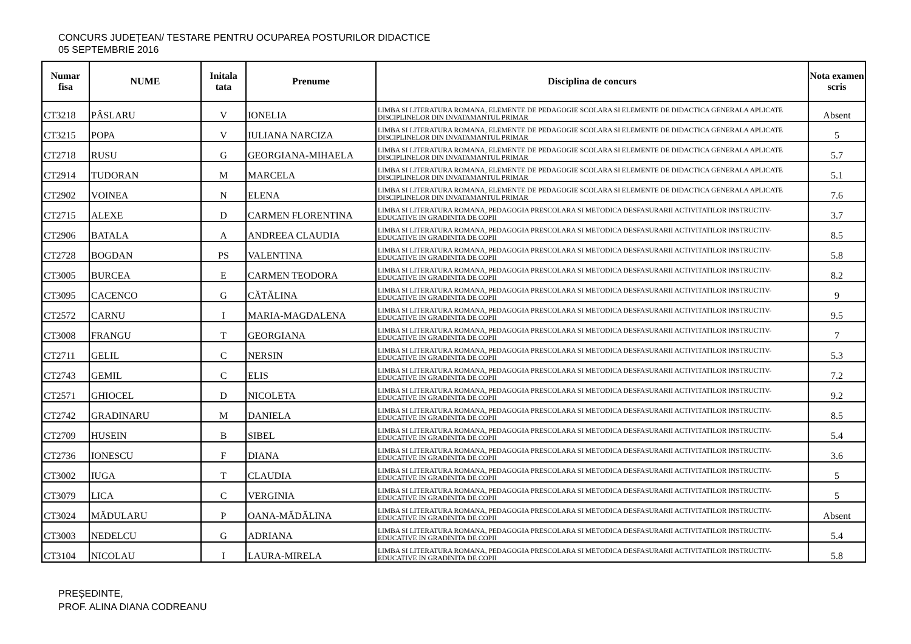CONCURS JUDEȚEAN/ TESTARE PENTRU OCUPAREA POSTURILOR DIDACTICE
05 SEPTEMBRIE 2016
| Numar fisa | NUME | Initala tata | Prenume | Disciplina de concurs | Nota examen scris |
| --- | --- | --- | --- | --- | --- |
| CT3218 | PÂSLARU | V | IONELIA | LIMBA SI LITERATURA ROMANA, ELEMENTE DE PEDAGOGIE SCOLARA SI ELEMENTE DE DIDACTICA GENERALA APLICATE DISCIPLINELOR DIN INVATAMANTUL PRIMAR | Absent |
| CT3215 | POPA | V | IULIANA NARCIZA | LIMBA SI LITERATURA ROMANA, ELEMENTE DE PEDAGOGIE SCOLARA SI ELEMENTE DE DIDACTICA GENERALA APLICATE DISCIPLINELOR DIN INVATAMANTUL PRIMAR | 5 |
| CT2718 | RUSU | G | GEORGIANA-MIHAELA | LIMBA SI LITERATURA ROMANA, ELEMENTE DE PEDAGOGIE SCOLARA SI ELEMENTE DE DIDACTICA GENERALA APLICATE DISCIPLINELOR DIN INVATAMANTUL PRIMAR | 5.7 |
| CT2914 | TUDORAN | M | MARCELA | LIMBA SI LITERATURA ROMANA, ELEMENTE DE PEDAGOGIE SCOLARA SI ELEMENTE DE DIDACTICA GENERALA APLICATE DISCIPLINELOR DIN INVATAMANTUL PRIMAR | 5.1 |
| CT2902 | VOINEA | N | ELENA | LIMBA SI LITERATURA ROMANA, ELEMENTE DE PEDAGOGIE SCOLARA SI ELEMENTE DE DIDACTICA GENERALA APLICATE DISCIPLINELOR DIN INVATAMANTUL PRIMAR | 7.6 |
| CT2715 | ALEXE | D | CARMEN FLORENTINA | LIMBA SI LITERATURA ROMANA, PEDAGOGIA PRESCOLARA SI METODICA DESFASURARII ACTIVITATILOR INSTRUCTIV-EDUCATIVE IN GRADINITA DE COPII | 3.7 |
| CT2906 | BATALA | A | ANDREEA CLAUDIA | LIMBA SI LITERATURA ROMANA, PEDAGOGIA PRESCOLARA SI METODICA DESFASURARII ACTIVITATILOR INSTRUCTIV-EDUCATIVE IN GRADINITA DE COPII | 8.5 |
| CT2728 | BOGDAN | PS | VALENTINA | LIMBA SI LITERATURA ROMANA, PEDAGOGIA PRESCOLARA SI METODICA DESFASURARII ACTIVITATILOR INSTRUCTIV-EDUCATIVE IN GRADINITA DE COPII | 5.8 |
| CT3005 | BURCEA | E | CARMEN TEODORA | LIMBA SI LITERATURA ROMANA, PEDAGOGIA PRESCOLARA SI METODICA DESFASURARII ACTIVITATILOR INSTRUCTIV-EDUCATIVE IN GRADINITA DE COPII | 8.2 |
| CT3095 | CACENCO | G | CĂTĂLINA | LIMBA SI LITERATURA ROMANA, PEDAGOGIA PRESCOLARA SI METODICA DESFASURARII ACTIVITATILOR INSTRUCTIV-EDUCATIVE IN GRADINITA DE COPII | 9 |
| CT2572 | CARNU | I | MARIA-MAGDALENA | LIMBA SI LITERATURA ROMANA, PEDAGOGIA PRESCOLARA SI METODICA DESFASURARII ACTIVITATILOR INSTRUCTIV-EDUCATIVE IN GRADINITA DE COPII | 9.5 |
| CT3008 | FRANGU | T | GEORGIANA | LIMBA SI LITERATURA ROMANA, PEDAGOGIA PRESCOLARA SI METODICA DESFASURARII ACTIVITATILOR INSTRUCTIV-EDUCATIVE IN GRADINITA DE COPII | 7 |
| CT2711 | GELIL | C | NERSIN | LIMBA SI LITERATURA ROMANA, PEDAGOGIA PRESCOLARA SI METODICA DESFASURARII ACTIVITATILOR INSTRUCTIV-EDUCATIVE IN GRADINITA DE COPII | 5.3 |
| CT2743 | GEMIL | C | ELIS | LIMBA SI LITERATURA ROMANA, PEDAGOGIA PRESCOLARA SI METODICA DESFASURARII ACTIVITATILOR INSTRUCTIV-EDUCATIVE IN GRADINITA DE COPII | 7.2 |
| CT2571 | GHIOCEL | D | NICOLETA | LIMBA SI LITERATURA ROMANA, PEDAGOGIA PRESCOLARA SI METODICA DESFASURARII ACTIVITATILOR INSTRUCTIV-EDUCATIVE IN GRADINITA DE COPII | 9.2 |
| CT2742 | GRADINARU | M | DANIELA | LIMBA SI LITERATURA ROMANA, PEDAGOGIA PRESCOLARA SI METODICA DESFASURARII ACTIVITATILOR INSTRUCTIV-EDUCATIVE IN GRADINITA DE COPII | 8.5 |
| CT2709 | HUSEIN | B | SIBEL | LIMBA SI LITERATURA ROMANA, PEDAGOGIA PRESCOLARA SI METODICA DESFASURARII ACTIVITATILOR INSTRUCTIV-EDUCATIVE IN GRADINITA DE COPII | 5.4 |
| CT2736 | IONESCU | F | DIANA | LIMBA SI LITERATURA ROMANA, PEDAGOGIA PRESCOLARA SI METODICA DESFASURARII ACTIVITATILOR INSTRUCTIV-EDUCATIVE IN GRADINITA DE COPII | 3.6 |
| CT3002 | IUGA | T | CLAUDIA | LIMBA SI LITERATURA ROMANA, PEDAGOGIA PRESCOLARA SI METODICA DESFASURARII ACTIVITATILOR INSTRUCTIV-EDUCATIVE IN GRADINITA DE COPII | 5 |
| CT3079 | LICA | C | VERGINIA | LIMBA SI LITERATURA ROMANA, PEDAGOGIA PRESCOLARA SI METODICA DESFASURARII ACTIVITATILOR INSTRUCTIV-EDUCATIVE IN GRADINITA DE COPII | 5 |
| CT3024 | MĂDULARU | P | OANA-MĂDĂLINA | LIMBA SI LITERATURA ROMANA, PEDAGOGIA PRESCOLARA SI METODICA DESFASURARII ACTIVITATILOR INSTRUCTIV-EDUCATIVE IN GRADINITA DE COPII | Absent |
| CT3003 | NEDELCU | G | ADRIANA | LIMBA SI LITERATURA ROMANA, PEDAGOGIA PRESCOLARA SI METODICA DESFASURARII ACTIVITATILOR INSTRUCTIV-EDUCATIVE IN GRADINITA DE COPII | 5.4 |
| CT3104 | NICOLAU | I | LAURA-MIRELA | LIMBA SI LITERATURA ROMANA, PEDAGOGIA PRESCOLARA SI METODICA DESFASURARII ACTIVITATILOR INSTRUCTIV-EDUCATIVE IN GRADINITA DE COPII | 5.8 |
PREȘEDINTE,
PROF. ALINA DIANA CODREANU